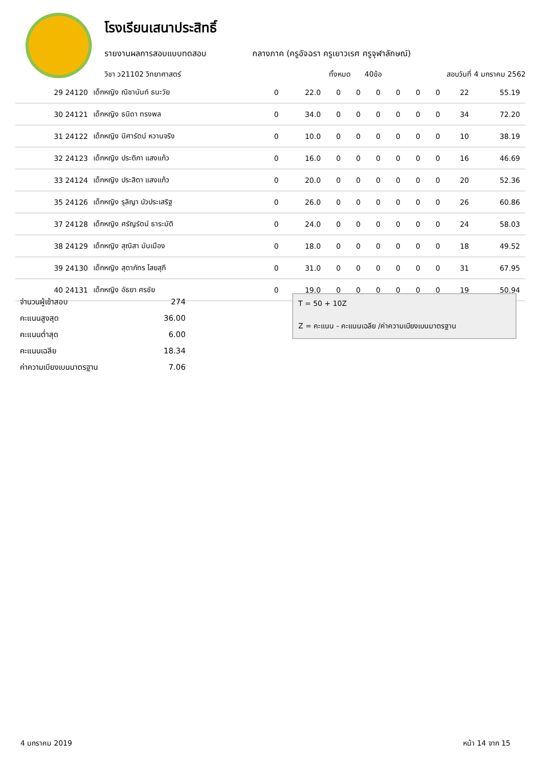โรงเรียนเสนาประสิทธิ์
รายงานผลการสอบแบบทดสอบ กลางภาค (ครูอัจฉรา ครูเยาวเรศ ครูจุฬาลักษณ์)
วิชา ว21102 วิทยาศาสตร์ ทั้งหมด 40ข้อ สอบวันที่ 4 มกราคม 2562
| 29 24120 | เด็กหญิง ณิชานันท์ ธนะวัย | 0 | 22.0 | 0 | 0 | 0 | 0 | 0 | 0 | 22 | 55.19 |
| 30 24121 | เด็กหญิง ธนิดา ทรงพล | 0 | 34.0 | 0 | 0 | 0 | 0 | 0 | 0 | 34 | 72.20 |
| 31 24122 | เด็กหญิง นิศารัตน์ หวานจริง | 0 | 10.0 | 0 | 0 | 0 | 0 | 0 | 0 | 10 | 38.19 |
| 32 24123 | เด็กหญิง ประติภา แสงแก้ว | 0 | 16.0 | 0 | 0 | 0 | 0 | 0 | 0 | 16 | 46.69 |
| 33 24124 | เด็กหญิง ประสิตา แสงแก้ว | 0 | 20.0 | 0 | 0 | 0 | 0 | 0 | 0 | 20 | 52.36 |
| 35 24126 | เด็กหญิง รุลิญา บัวประเสริฐ | 0 | 26.0 | 0 | 0 | 0 | 0 | 0 | 0 | 26 | 60.86 |
| 37 24128 | เด็กหญิง ศรัญรัตน์ ธาระมัติ | 0 | 24.0 | 0 | 0 | 0 | 0 | 0 | 0 | 24 | 58.03 |
| 38 24129 | เด็กหญิง สุณิสา มันเมือง | 0 | 18.0 | 0 | 0 | 0 | 0 | 0 | 0 | 18 | 49.52 |
| 39 24130 | เด็กหญิง สุตาภัทร ไสยสุภี | 0 | 31.0 | 0 | 0 | 0 | 0 | 0 | 0 | 31 | 67.95 |
| 40 24131 | เด็กหญิง อัธยา ศรชัย | 0 | 19.0 | 0 | 0 | 0 | 0 | 0 | 0 | 19 | 50.94 |
| จำนวนผู้เข้าสอบ | 274 |
| คะแนนสูงสุด | 36.00 |
| คะแนนต่ำสุด | 6.00 |
| คะแนนเฉลีย | 18.34 |
| ค่าความเบียงเบนมาตรฐาน | 7.06 |
T = 50 + 10Z
Z = คะแนน - คะแนนเฉลีย /ค่าความเบียงเบนมาตรฐาน
4 มกราคม 2019 หน้า 14 จาก 15